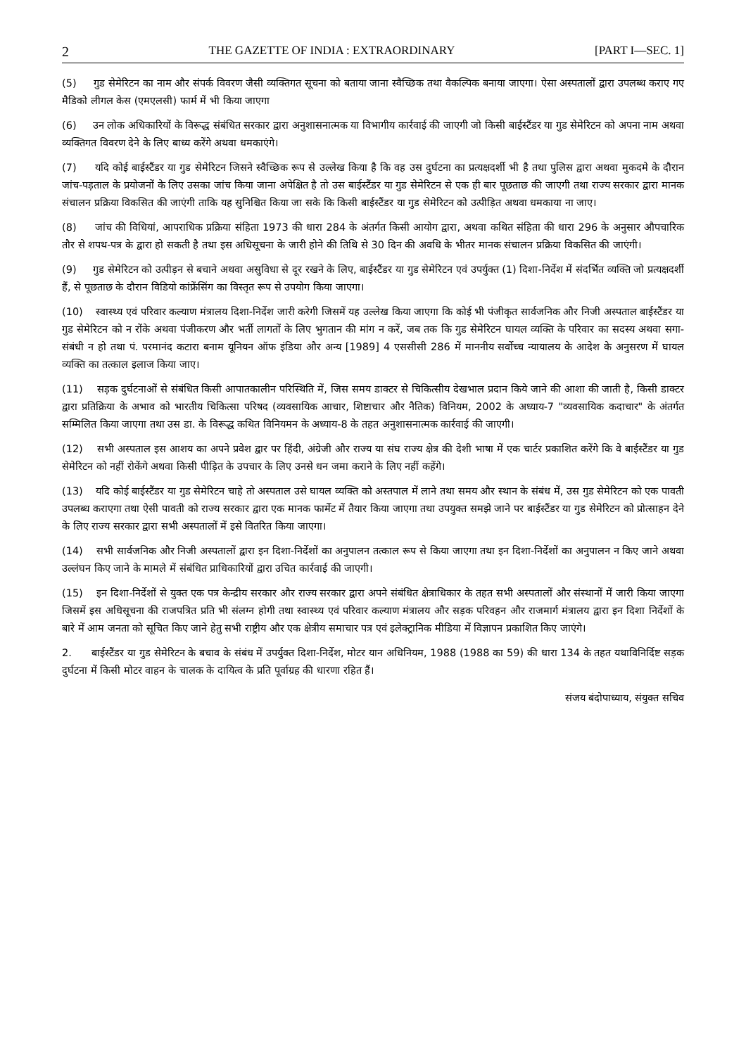2 THE GAZETTE OF INDIA : EXTRAORDINARY [PART I—SEC. 1]
(5) गुड सेमेरिटन का नाम और संपर्क विवरण जैसी व्यक्तिगत सूचना को बताया जाना स्वैच्छिक तथा वैकल्पिक बनाया जाएगा। ऐसा अस्पतालों द्वारा उपलब्ध कराए गए मैडिको लीगल केस (एमएलसी) फार्म में भी किया जाएगा
(6) उन लोक अधिकारियों के विरूद्ध संबंधित सरकार द्वारा अनुशासनात्मक या विभागीय कार्रवाई की जाएगी जो किसी बाईस्टैंडर या गुड सेमेरिटन को अपना नाम अथवा व्यक्तिगत विवरण देने के लिए बाध्य करेंगे अथवा धमकाएंगे।
(7) यदि कोई बाईस्टैंडर या गुड सेमेरिटन जिसने स्वैच्छिक रूप से उल्लेख किया है कि वह उस दुर्घटना का प्रत्यक्षदर्शी भी है तथा पुलिस द्वारा अथवा मुकदमे के दौरान जांच-पड़ताल के प्रयोजनों के लिए उसका जांच किया जाना अपेक्षित है तो उस बाईस्टैंडर या गुड सेमेरिटन से एक ही बार पूछताछ की जाएगी तथा राज्य सरकार द्वारा मानक संचालन प्रक्रिया विकसित की जाएंगी ताकि यह सुनिश्चित किया जा सके कि किसी बाईस्टैंडर या गुड सेमेरिटन को उत्पीड़ित अथवा धमकाया ना जाए।
(8) जांच की विधियां, आपराधिक प्रक्रिया संहिता 1973 की धारा 284 के अंतर्गत किसी आयोग द्वारा, अथवा कथित संहिता की धारा 296 के अनुसार औपचारिक तौर से शपथ-पत्र के द्वारा हो सकती है तथा इस अधिसूचना के जारी होने की तिथि से 30 दिन की अवधि के भीतर मानक संचालन प्रक्रिया विकसित की जाएंगी।
(9) गुड सेमेरिटन को उत्पीड़न से बचाने अथवा असुविधा से दूर रखने के लिए, बाईस्टैंडर या गुड सेमेरिटन एवं उपर्युक्त (1) दिशा-निर्देश में संदर्भित व्यक्ति जो प्रत्यक्षदर्शी हैं, से पूछताछ के दौरान विडियो कांफ्रेंसिंग का विस्तृत रूप से उपयोग किया जाएगा।
(10) स्वास्थ्य एवं परिवार कल्याण मंत्रालय दिशा-निर्देश जारी करेगी जिसमें यह उल्लेख किया जाएगा कि कोई भी पंजीकृत सार्वजनिक और निजी अस्पताल बाईस्टैंडर या गुड सेमेरिटन को न रोंके अथवा पंजीकरण और भर्ती लागतों के लिए भुगतान की मांग न करें, जब तक कि गुड सेमेरिटन घायल व्यक्ति के परिवार का सदस्य अथवा सगा-संबंधी न हो तथा पं. परमानंद कटारा बनाम यूनियन ऑफ इंडिया और अन्य [1989] 4 एससीसी 286 में माननीय सर्वोच्च न्यायालय के आदेश के अनुसरण में घायल व्यक्ति का तत्काल इलाज किया जाए।
(11) सड़क दुर्घटनाओं से संबंधित किसी आपातकालीन परिस्थिति में, जिस समय डाक्टर से चिकित्सीय देखभाल प्रदान किये जाने की आशा की जाती है, किसी डाक्टर द्वारा प्रतिक्रिया के अभाव को भारतीय चिकित्सा परिषद (व्यवसायिक आचार, शिष्टाचार और नैतिक) विनियम, 2002 के अध्याय-7 "व्यवसायिक कदाचार" के अंतर्गत सम्मिलित किया जाएगा तथा उस डा. के विरूद्ध कथित विनियमन के अध्याय-8 के तहत अनुशासनात्मक कार्रवाई की जाएगी।
(12) सभी अस्पताल इस आशय का अपने प्रवेश द्वार पर हिंदी, अंग्रेजी और राज्य या संघ राज्य क्षेत्र की देशी भाषा में एक चार्टर प्रकाशित करेंगे कि वे बाईस्टैंडर या गुड सेमेरिटन को नहीं रोकेंगे अथवा किसी पीड़ित के उपचार के लिए उनसे धन जमा कराने के लिए नहीं कहेंगे।
(13) यदि कोई बाईस्टैंडर या गुड सेमेरिटन चाहे तो अस्पताल उसे घायल व्यक्ति को अस्तपाल में लाने तथा समय और स्थान के संबंध में, उस गुड सेमेरिटन को एक पावती उपलब्ध कराएगा तथा ऐसी पावती को राज्य सरकार द्वारा एक मानक फार्मेट में तैयार किया जाएगा तथा उपयुक्त समझे जाने पर बाईस्टैंडर या गुड सेमेरिटन को प्रोत्साहन देने के लिए राज्य सरकार द्वारा सभी अस्पतालों में इसे वितरित किया जाएगा।
(14) सभी सार्वजनिक और निजी अस्पतालों द्वारा इन दिशा-निर्देशों का अनुपालन तत्काल रूप से किया जाएगा तथा इन दिशा-निर्देशों का अनुपालन न किए जाने अथवा उल्लंघन किए जाने के मामले में संबंधित प्राधिकारियों द्वारा उचित कार्रवाई की जाएगी।
(15) इन दिशा-निर्देशों से युक्त एक पत्र केन्द्रीय सरकार और राज्य सरकार द्वारा अपने संबंधित क्षेत्राधिकार के तहत सभी अस्पतालों और संस्थानों में जारी किया जाएगा जिसमें इस अधिसूचना की राजपत्रित प्रति भी संलग्न होगी तथा स्वास्थ्य एवं परिवार कल्याण मंत्रालय और सड़क परिवहन और राजमार्ग मंत्रालय द्वारा इन दिशा निर्देशों के बारे में आम जनता को सूचित किए जाने हेतु सभी राष्ट्रीय और एक क्षेत्रीय समाचार पत्र एवं इलेक्ट्रानिक मीडिया में विज्ञापन प्रकाशित किए जाएंगे।
2. बाईस्टैंडर या गुड सेमेरिटन के बचाव के संबंध में उपर्युक्त दिशा-निर्देश, मोटर यान अधिनियम, 1988 (1988 का 59) की धारा 134 के तहत यथाविनिर्दिष्ट सड़क दुर्घटना में किसी मोटर वाहन के चालक के दायित्व के प्रति पूर्वाग्रह की धारणा रहित हैं।
संजय बंदोपाध्याय, संयुक्त सचिव